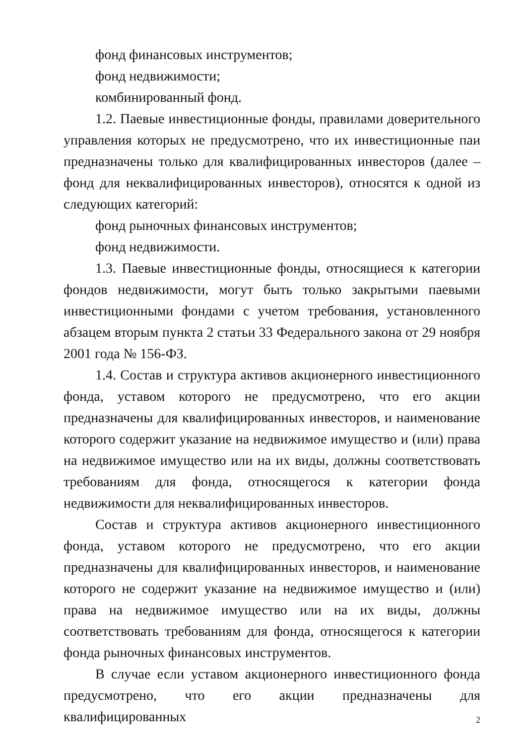фонд финансовых инструментов;
фонд недвижимости;
комбинированный фонд.
1.2. Паевые инвестиционные фонды, правилами доверительного управления которых не предусмотрено, что их инвестиционные паи предназначены только для квалифицированных инвесторов (далее – фонд для неквалифицированных инвесторов), относятся к одной из следующих категорий:
фонд рыночных финансовых инструментов;
фонд недвижимости.
1.3. Паевые инвестиционные фонды, относящиеся к категории фондов недвижимости, могут быть только закрытыми паевыми инвестиционными фондами с учетом требования, установленного абзацем вторым пункта 2 статьи 33 Федерального закона от 29 ноября 2001 года № 156-ФЗ.
1.4. Состав и структура активов акционерного инвестиционного фонда, уставом которого не предусмотрено, что его акции предназначены для квалифицированных инвесторов, и наименование которого содержит указание на недвижимое имущество и (или) права на недвижимое имущество или на их виды, должны соответствовать требованиям для фонда, относящегося к категории фонда недвижимости для неквалифицированных инвесторов.
Состав и структура активов акционерного инвестиционного фонда, уставом которого не предусмотрено, что его акции предназначены для квалифицированных инвесторов, и наименование которого не содержит указание на недвижимое имущество и (или) права на недвижимое имущество или на их виды, должны соответствовать требованиям для фонда, относящегося к категории фонда рыночных финансовых инструментов.
В случае если уставом акционерного инвестиционного фонда предусмотрено, что его акции предназначены для квалифицированных
2